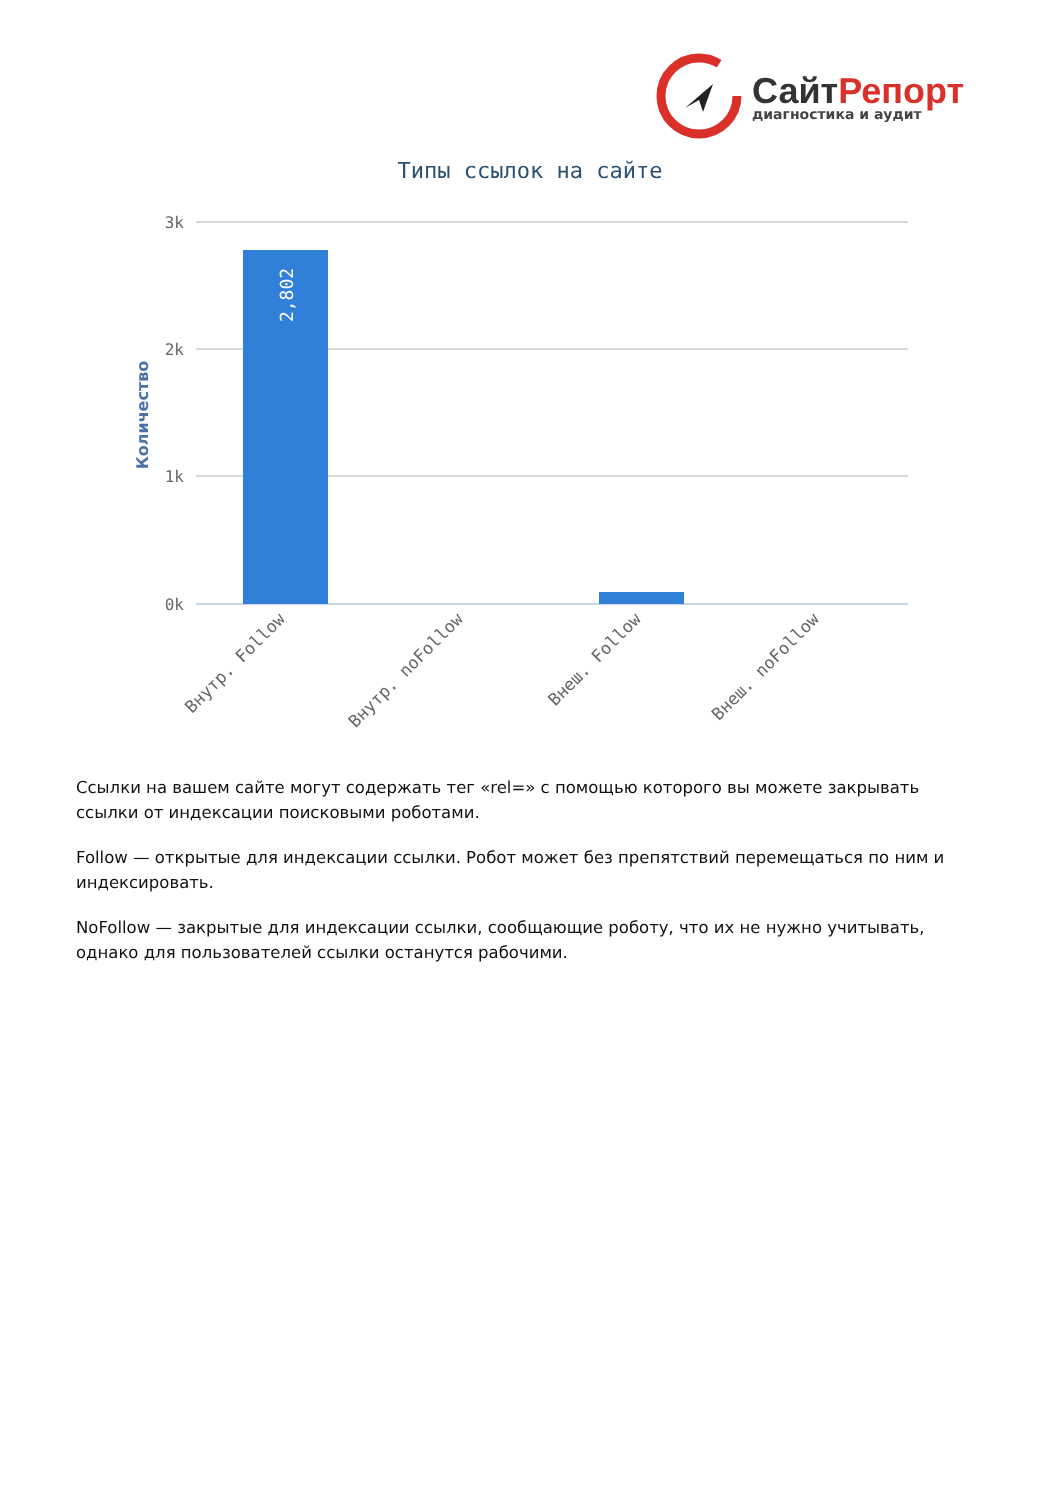СайтРепорт
диагностика и аудит
Типы ссылок на сайте
3k
2k
1k
0k
Количество
2,802
Внутр. Follow
Внутр. noFollow
Внеш. Follow
Внеш. noFollow
Ссылки на вашем сайте могут содержать тег «rel=» с помощью которого вы можете закрывать ссылки от индексации поисковыми роботами.
Follow — открытые для индексации ссылки. Робот может без препятствий перемещаться по ним и индексировать.
NoFollow — закрытые для индексации ссылки, сообщающие роботу, что их не нужно учитывать, однако для пользователей ссылки останутся рабочими.